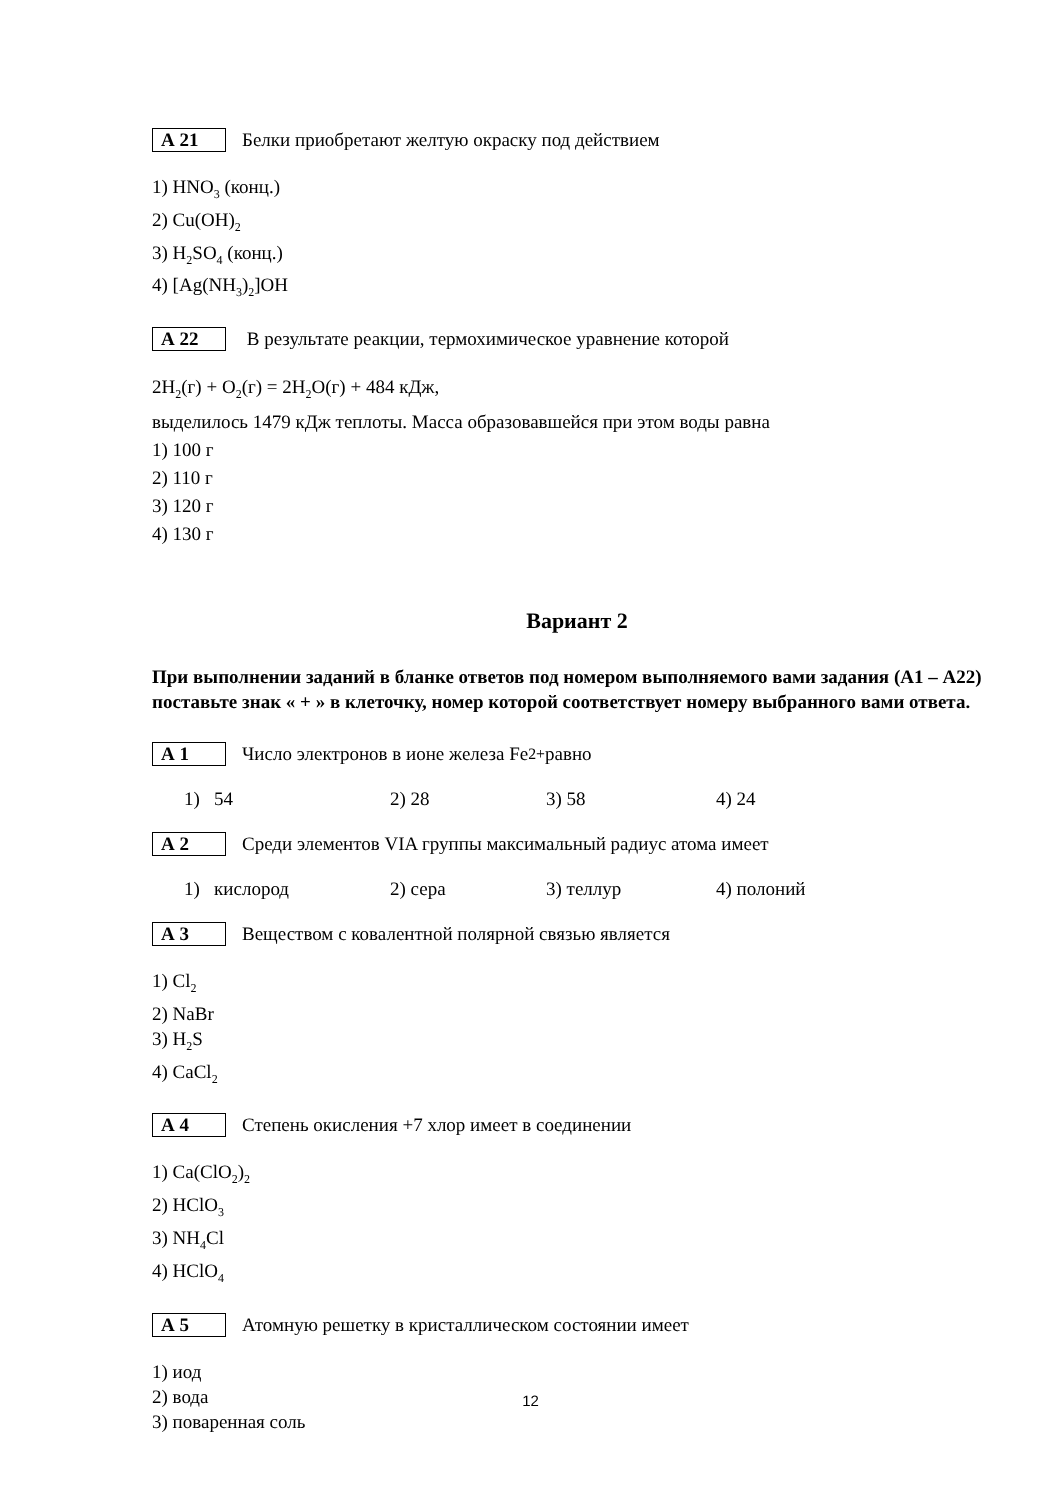А 21 Белки приобретают желтую окраску под действием
1) HNO<sub>3</sub> (конц.)
2) Cu(OH)<sub>2</sub>
3) H<sub>2</sub>SO<sub>4</sub> (конц.)
4) [Ag(NH<sub>3</sub>)<sub>2</sub>]OH
А 22 В результате реакции, термохимическое уравнение которой
2H<sub>2</sub>(г) + O<sub>2</sub>(г) = 2H<sub>2</sub>O(г) + 484 кДж,
выделилось 1479 кДж теплоты. Масса образовавшейся при этом воды равна
1) 100 г
2) 110 г
3) 120 г
4) 130 г
Вариант 2
При выполнении заданий в бланке ответов под номером выполняемого вами задания (А1 – А22) поставьте знак « + » в клеточку, номер которой соответствует номеру выбранного вами ответа.
А 1 Число электронов в ионе железа Fe<sup>2+</sup> равно
1) 54 2) 28 3) 58 4) 24
А 2 Среди элементов VIA группы максимальный радиус атома имеет
1) кислород 2) сера 3) теллур 4) полоний
А 3 Веществом с ковалентной полярной связью является
1) Cl<sub>2</sub>
2) NaBr
3) H<sub>2</sub>S
4) CaCl<sub>2</sub>
А 4 Степень окисления +7 хлор имеет в соединении
1) Ca(ClO<sub>2</sub>)<sub>2</sub>
2) HClO<sub>3</sub>
3) NH<sub>4</sub>Cl
4) HClO<sub>4</sub>
А 5 Атомную решетку в кристаллическом состоянии имеет
1) иод
2) вода
3) поваренная соль
12